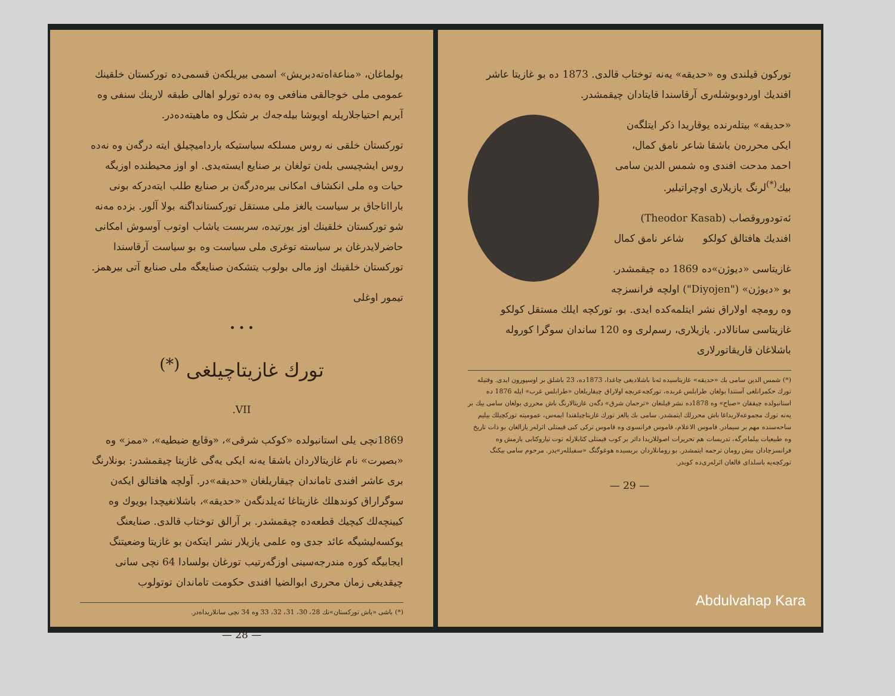بولماغان، «مناعةاه‌ته‌دبريش» اسمى بيريلكه‌ن قسمى‌ده تورکستان خلقينك عمومى ملى خوجالقى منافعى وه به‌ده تورلو اهالى طبقه لارينك سنفى وه آيريم احتياجلاريله اويوشا بيله‌جه‌ك بر شكل وه ماهيته‌ده‌در.
تورکستان خلقى نه روس مسلکه سياستيكه بارداميچيلق ايته درگه‌ن وه نه‌ده روس ايشچيسى بله‌ن تولغان بر صنايع ايسته‌يدى. او اوز محيطنده اوزيگه حيات وه ملى انکشاف امکانى بيره‌درگه‌ن بر صنايع طلب ايته‌دركه بونى بارااتاجاق بر سياست يالغز ملى مستقل تورکستانداگنه بولا آلور. بزده مه‌نه شو تورکستان خلقينك اوز يورتيده، سربست ياشاب اوتوب آوسوش امکانى حاضرلايدرغان بر سياسته توغرى ملى سياست وه بو سياست آرقاسندا تورکستان خلقينك اوز مالى بولوب يتشكه‌ن صنايعگه ملى صنايع آتى بيرهمز.
تيمور اوغلى
• • •
تورك غازيتاچيلغى <sup>(*)</sup>
VII.
1869نچى يلى استانبولده «كوكب شرقى»، «وقايع ضبطيه»، «ممز» وه «بصيرت» نام غازيتالاردان باشقا يه‌نه ايكى يه‌گى غازيتا چيقمشدر: بونلارنگ برى عاشر افندى تاماندان چيقاريلغان «حديقه»در. آولچه هافتالق ايكه‌ن سوگراراق كوندهلك غازيتاغا ئه‌يلدنگه‌ن «حديقه»، باشلانغيچدا بويوك وه كيينچه‌لك كيچيك قطعه‌ده چيقمشدر. بر آرالق توختاب قالدى. صنايعنگ يوكسه‌ليشيگه عائد جدى وه علمى يازيلار نشر ايتكه‌ن بو غازيتا وضعيتنگ ايجابيگه كوره مندرجه‌سينى اوزگه‌رتيب تورغان بولسادا 64 نچى سانى چيقديغى زمان محررى ابوالضيا افندى حکومت تاماندان توتولوب
(*) باشى «ياش تورکستان»نك 28، 30، 31، 32، 33 وه 34 نچى سانلاريداه‌در.
— 28 —
توركون قيلندى وه «حديقه» يه‌نه توختاب قالدى. 1873 ده بو غازيتا عاشر افنديك اوردوبوشله‌رى آرقاسندا قايتادان چيقمشدر.
«حديقه» بيتله‌رنده يوقاريدا ذكر ايتلگه‌ن ايكى محرره‌ن باشقا شاعر نامق كمال، احمد مدحت افندى وه شمس الدين سامى بيك<sup>(*)</sup>لرنگ يازيلارى اوچراتيلير.
ئه‌تودوروقصاب (Theodor Kasab) افنديك هافتالق كولكو شاعر نامق كمال
غازيتاسى «ديوژن»ده 1869 ده چيقمشدر. بو «ديوژن» ("Diyojen") اولچه فرانسزچه وه رومچه اولاراق نشر ايتلمه‌كده ايدى. بو، تورکچه ايلك مستقل كولكو غازيتاسى سانالادر. يازيلارى، رسم‌لرى وه 120 ساندان سوگرا كوروله باشلاغان قاريقاتورلارى
(*) شمس الدين سامى بك «حديقه» غازيتاسيده ئه‌نا باشلاديغى چاغدا، 1873ده، 23 ياشلق بر اوسپورون ايدى. وقتيله تورك حكمرانلغى آستندا بولغان طرابلس غربده، تورکچه‌عربچه اولاراق چيقاريلغان «طرابلس غرب» ايله 1876 ده استانبولده چيققان «صباح» وه 1878ده نشر قيلنغان «ترجمان شرق» دگه‌ن غازيتالارنگ باش محررى بولغان سامى بيك بر يه‌نه تورك مجموعه‌لاريداغا باش محررلك ايتمشدر. سامى بك يالغز تورك غازيتاچيلقندا ايمه‌س، عموميته توركچيلك بيليم ساحه‌سنده مهم بر سيمادر. قاموس الاعلام، قاموس فرانسوى وه قاموس تركى كبى قيمتلى اثرله‌ر يازالغان بو ذات تاريخ وه طبيعيات بيلماه‌رگه، تدريسات هم تحريرات اصوللاريدا دائر بر كوب قيمتلى كتابلارله توت تياروكتابى يازمش وه فرانسزچادان بيش رومان ترجمه ايتمشدر. بو رومانلاردان بريسيده هوغوگنگ «سفيلله‌ر»يدر. مرحوم سامى بيكنگ توركچه‌يه باسلداى قالغان اثرله‌رى‌ده كوبدر.
— 29 —
Abdulvahap Kara